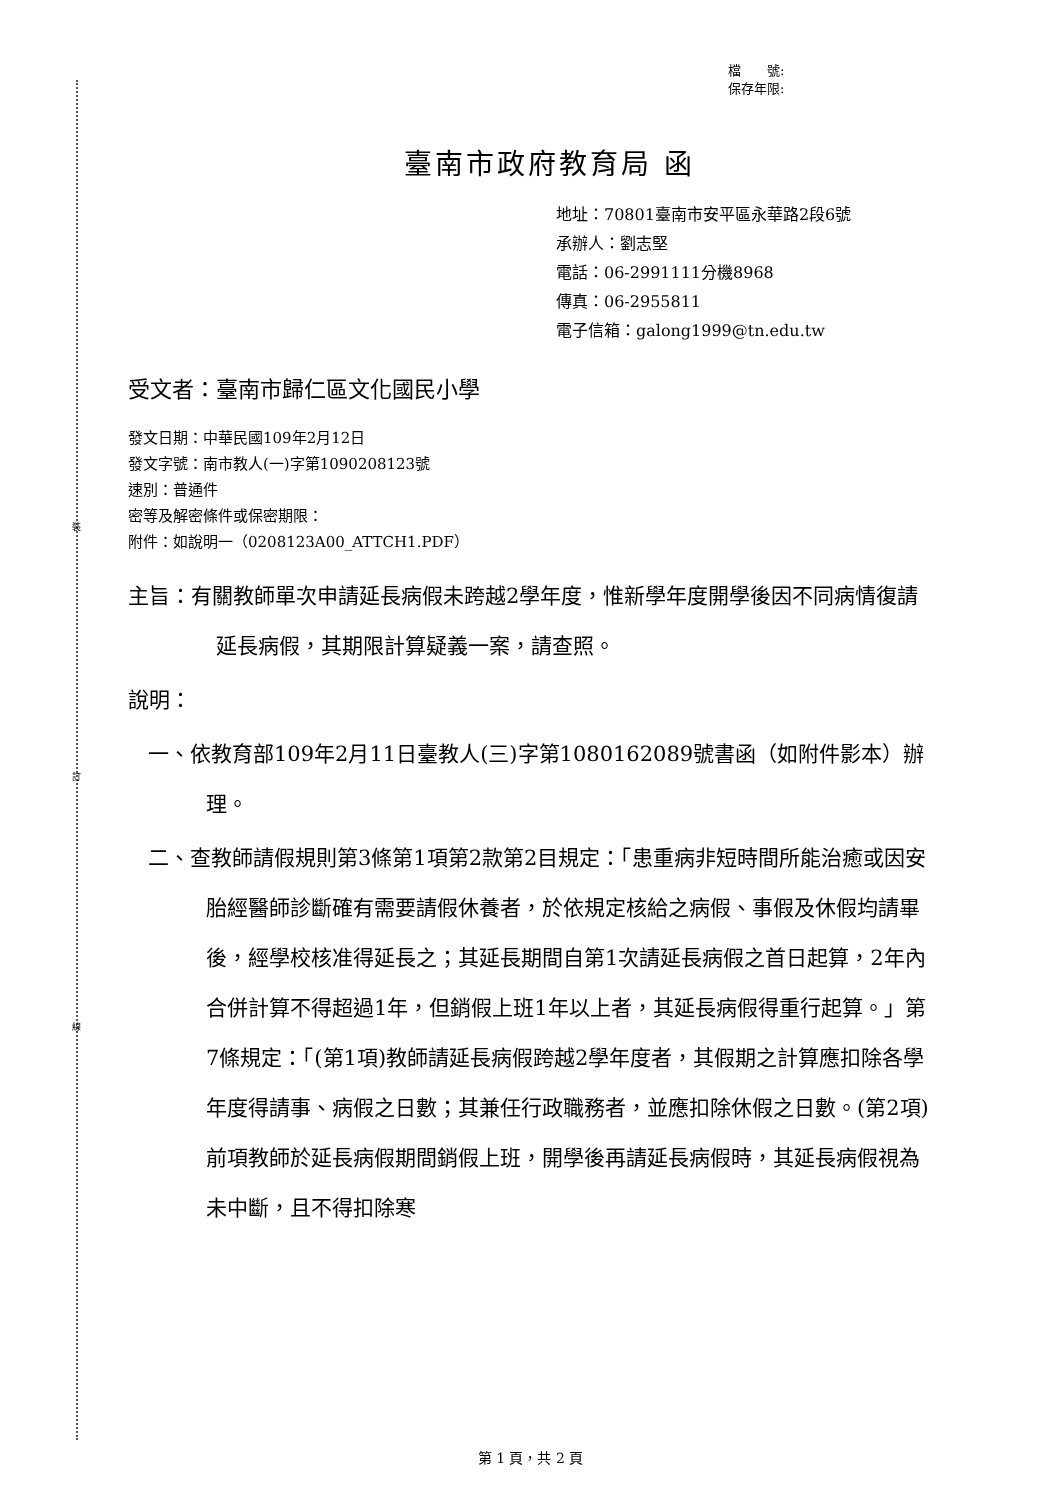裝
訂
線
檔　　號:
保存年限:
臺南市政府教育局 函
地址：70801臺南市安平區永華路2段6號
承辦人：劉志堅
電話：06-2991111分機8968
傳真：06-2955811
電子信箱：galong1999@tn.edu.tw
受文者：臺南市歸仁區文化國民小學
發文日期：中華民國109年2月12日
發文字號：南市教人(一)字第1090208123號
速別：普通件
密等及解密條件或保密期限：
附件：如說明一（0208123A00_ATTCH1.PDF）
主旨：有關教師單次申請延長病假未跨越2學年度，惟新學年度開學後因不同病情復請延長病假，其期限計算疑義一案，請查照。
說明：
一、依教育部109年2月11日臺教人(三)字第1080162089號書函（如附件影本）辦理。
二、查教師請假規則第3條第1項第2款第2目規定：「患重病非短時間所能治癒或因安胎經醫師診斷確有需要請假休養者，於依規定核給之病假、事假及休假均請畢後，經學校核准得延長之；其延長期間自第1次請延長病假之首日起算，2年內合併計算不得超過1年，但銷假上班1年以上者，其延長病假得重行起算。」第7條規定：「(第1項)教師請延長病假跨越2學年度者，其假期之計算應扣除各學年度得請事、病假之日數；其兼任行政職務者，並應扣除休假之日數。(第2項)前項教師於延長病假期間銷假上班，開學後再請延長病假時，其延長病假視為未中斷，且不得扣除寒
第 1 頁，共 2 頁